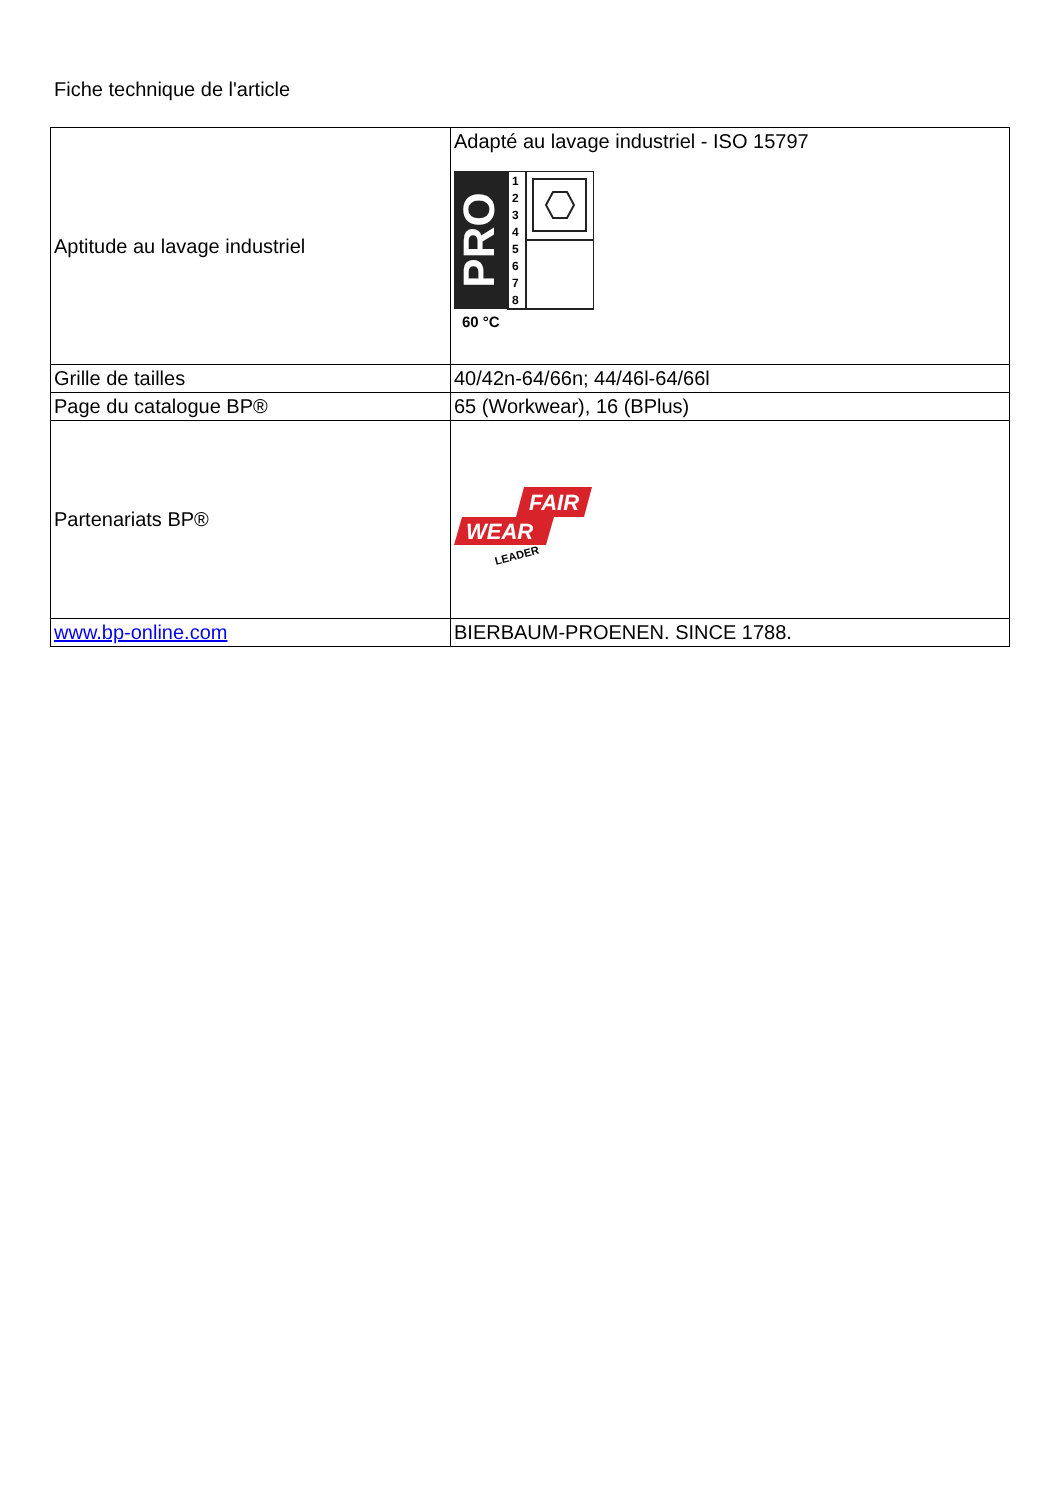Fiche technique de l'article
| Aptitude au lavage industriel | Adapté au lavage industriel - ISO 15797 PRO 1 2 3 4 5 6 7 8 60 °C |
| Grille de tailles | 40/42n-64/66n; 44/46l-64/66l |
| Page du catalogue BP® | 65 (Workwear), 16 (BPlus) |
| Partenariats BP® | FAIR WEAR LEADER |
| www.bp-online.com | BIERBAUM-PROENEN. SINCE 1788. |